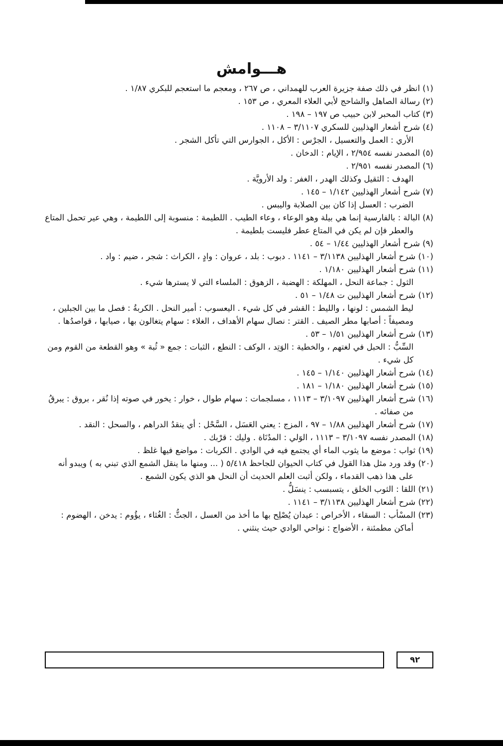هـــوامش
(١) انظر في ذلك صفة جزيرة العرب للهمداني ، ص ٢٦٧ ، ومعجم ما استعجم للبكري ١/٨٧ .
(٢) رسالة الصاهل والشاحج لأبي العلاء المعري ، ص ١٥٣ .
(٣) كتاب المحبر لابن حبيب ص ١٩٧ – ١٩٨ .
(٤) شرح أشعار الهذليين للسكري ٣/١١٠٧ – ١١٠٨ .
الأري : العمل والتعسيل ، الجرْس : الأكل ، الجوارس التي تأكل الشجر .
(٥) المصدر نفسه ٢/٩٥٤ ، الإيام : الدخان .
(٦) المصدر نفسه ٢/٩٥١ .
الهدف : الثقيل وكذلك الهدر ، الغفر : ولد الأرويَّة .
(٧) شرح أشعار الهذليين ١/١٤٢ – ١٤٥ .
الضرب : العسل إذا كان بين الصلابة واليبس .
(٨) البالة : بالفارسية إنما هي بيلة وهو الوعاء ، وعاء الطيب . اللطيمة : منسوبة إلى اللطيمة ، وهي عير تحمل المتاع والعطر فإن لم يكن في المتاع عطر فليست بلطيمة .
(٩) شرح أشعار الهذليين ١/٤٤ – ٥٤ .
(١٠) شرح أشعار الهذليين ٣/١١٣٨ – ١١٤١ . دبوب : بلد ، عروان : وادٍ ، الكراث : شجر ، ضيم : واد .
(١١) شرح أشعار الهذليين ١/١٨٠ .
الثول : جماعة النحل ، المهلكة : الهضبة ، الزهوق : الملساء التي لا يسترها شيء .
(١٢) شرح أشعار الهذليين ت ١/٤٨ – ٥١ .
ليط الشمس : لونها ، والليط : القشر في كل شيء . اليعسوب : أمير النحل . الكربةُ : فصل ما بين الجبلين ، ومصيفاً : أصابها مطر الصيف . القتر : نصال سهام الأهداف ، الغلاء : سهام يتغالون بها ، صيابها ، قواصدُها .
(١٣) شرح أشعار الهذليين ١/٥١ – ٥٣ .
السِّبُّ : الحبل في لغتهم ، والخطية : الوَتِد ، الوكف : النطع ، الثبات : جمع « ثُبة » وهو القطعة من القوم ومن كل شيء .
(١٤) شرح أشعار الهذليين ١/١٤٠ – ١٤٥ .
(١٥) شرح أشعار الهذليين ١/١٨٠ – ١٨١ .
(١٦) شرح أشعار الهذليين ٣/١٠٩٧ – ١١١٣ ، مسلجمات : سهام طوال ، خوار : يخور في صوته إذا نُقر ، بروق : يبرقُ من صفائه .
(١٧) شرح أشعار الهذليين ١/٨٨ – ٩٧ ، المزج : يعني العَسَل ، السَّحْل : أي ينقدُ الدراهم ، والسحل : النقد .
(١٨) المصدر نفسه ٣/١٠٩٧ – ١١١٣ ، الوَلي : المدُنَاة . وليك : قرْبك .
(١٩) ثواب : موضع ما يثوب الماء أي يجتمع فيه في الوادي . الكربات : مواضع فيها غلظ .
(٢٠) وقد ورد مثل هذا القول في كتاب الحيوان للجاحظ ٥/٤١٨ ( ... ومنها ما ينقل الشمع الذي تبني به ) ويبدو أنه على هذا ذهب القدماء ، ولكن أثبت العلم الحديث أن النحل هو الذي يكون الشمع .
(٢١) اللقا : الثوب الخلق ، يتسبسب : ينسَلُّ .
(٢٢) شرح أشعار الهذليين ٣/١١٣٨ – ١١٤١ .
(٢٣) المسْأب : السقاء ، الأخراص : عيدان يُصْلِح بها ما أخذ من العسل ، الجثُّ : الغُثاء ، يؤُوم : يدخن ، الهضوم : أماكن مطمئنة ، الأضواج : نواحي الوادي حيث ينثني .
٩٢